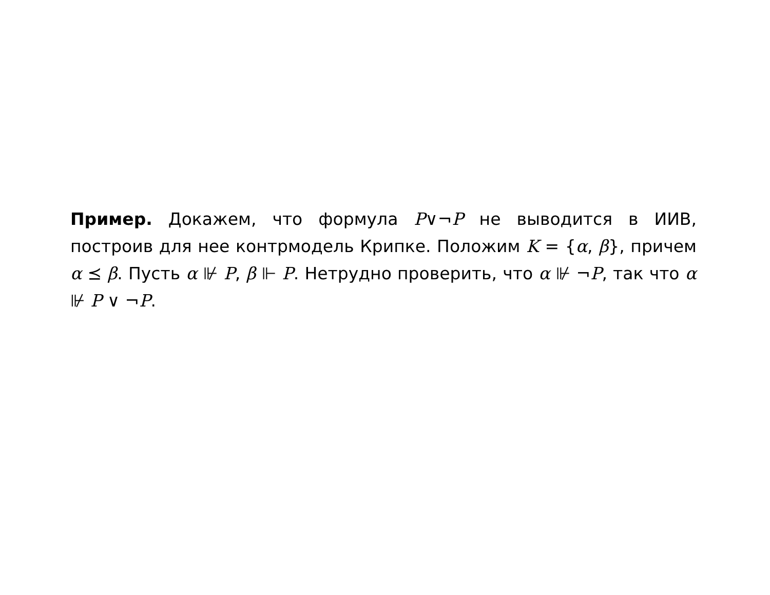Пример. Докажем, что формула P∨¬P не выводится в ИИВ, построив для нее контрмодель Крипке. Положим K = {α, β}, причем α ⪯ β. Пусть α ⊮ P, β ⊩ P. Нетрудно проверить, что α ⊮ ¬P, так что α ⊮ P ∨ ¬P.